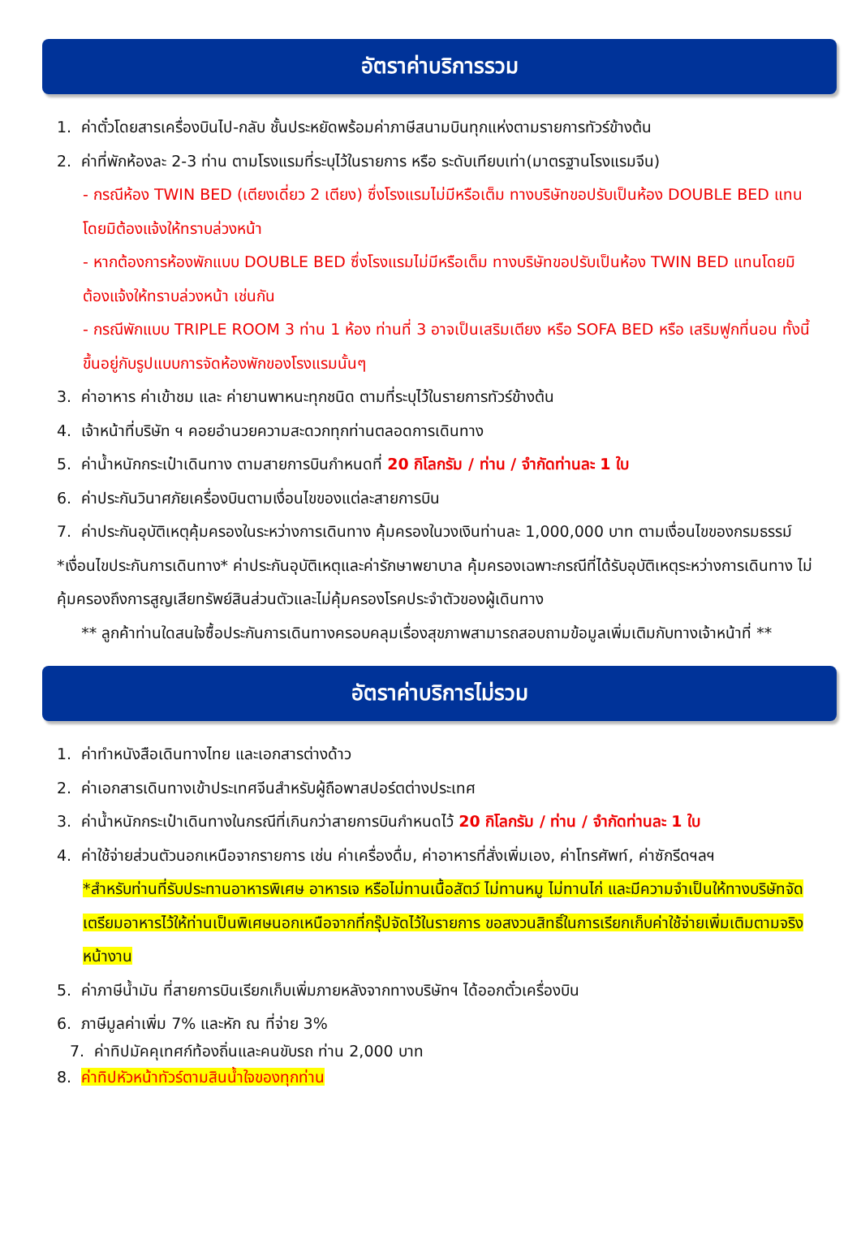อัตราค่าบริการรวม
1. ค่าตั๋วโดยสารเครื่องบินไป-กลับ ชั้นประหยัดพร้อมค่าภาษีสนามบินทุกแห่งตามรายการทัวร์ข้างต้น
2. ค่าที่พักห้องละ 2-3 ท่าน ตามโรงแรมที่ระบุไว้ในรายการ หรือ ระดับเทียบเท่า(มาตรฐานโรงแรมจีน)
- กรณีห้อง TWIN BED (เตียงเดี่ยว 2 เตียง) ซึ่งโรงแรมไม่มีหรือเต็ม ทางบริษัทขอปรับเป็นห้อง DOUBLE BED แทนโดยมิต้องแจ้งให้ทราบล่วงหน้า
- หากต้องการห้องพักแบบ DOUBLE BED ซึ่งโรงแรมไม่มีหรือเต็ม ทางบริษัทขอปรับเป็นห้อง TWIN BED แทนโดยมิต้องแจ้งให้ทราบล่วงหน้า เช่นกัน
- กรณีพักแบบ TRIPLE ROOM 3 ท่าน 1 ห้อง ท่านที่ 3 อาจเป็นเสริมเตียง หรือ SOFA BED หรือ เสริมฟูกที่นอน ทั้งนี้ขึ้นอยู่กับรูปแบบการจัดห้องพักของโรงแรมนั้นๆ
3. ค่าอาหาร ค่าเข้าชม และ ค่ายานพาหนะทุกชนิด ตามที่ระบุไว้ในรายการทัวร์ข้างต้น
4. เจ้าหน้าที่บริษัท ฯ คอยอำนวยความสะดวกทุกท่านตลอดการเดินทาง
5. ค่าน้ำหนักกระเป๋าเดินทาง ตามสายการบินกำหนดที่ 20 กิโลกรัม / ท่าน / จำกัดท่านละ 1 ใบ
6. ค่าประกันวินาศภัยเครื่องบินตามเงื่อนไขของแต่ละสายการบิน
7. ค่าประกันอุบัติเหตุคุ้มครองในระหว่างการเดินทาง คุ้มครองในวงเงินท่านละ 1,000,000 บาท ตามเงื่อนไขของกรมธรรม์
*เงื่อนไขประกันการเดินทาง* ค่าประกันอุบัติเหตุและค่ารักษาพยาบาล คุ้มครองเฉพาะกรณีที่ได้รับอุบัติเหตุระหว่างการเดินทาง ไม่คุ้มครองถึงการสูญเสียทรัพย์สินส่วนตัวและไม่คุ้มครองโรคประจำตัวของผู้เดินทาง
** ลูกค้าท่านใดสนใจซื้อประกันการเดินทางครอบคลุมเรื่องสุขภาพสามารถสอบถามข้อมูลเพิ่มเติมกับทางเจ้าหน้าที่ **
อัตราค่าบริการไม่รวม
1. ค่าทำหนังสือเดินทางไทย และเอกสารต่างด้าว
2. ค่าเอกสารเดินทางเข้าประเทศจีนสำหรับผู้ถือพาสปอร์ตต่างประเทศ
3. ค่าน้ำหนักกระเป๋าเดินทางในกรณีที่เกินกว่าสายการบินกำหนดไว้ 20 กิโลกรัม / ท่าน / จำกัดท่านละ 1 ใบ
4. ค่าใช้จ่ายส่วนตัวนอกเหนือจากรายการ เช่น ค่าเครื่องดื่ม, ค่าอาหารที่สั่งเพิ่มเอง, ค่าโทรศัพท์, ค่าซักรีดฯลฯ
*สำหรับท่านที่รับประทานอาหารพิเศษ อาหารเจ หรือไม่ทานเนื้อสัตว์ ไม่ทานหมู ไม่ทานไก่ และมีความจำเป็นให้ทางบริษัทจัดเตรียมอาหารไว้ให้ท่านเป็นพิเศษนอกเหนือจากที่กรุ๊ปจัดไว้ในรายการ ขอสงวนสิทธิ์ในการเรียกเก็บค่าใช้จ่ายเพิ่มเติมตามจริงหน้างาน
5. ค่าภาษีน้ำมัน ที่สายการบินเรียกเก็บเพิ่มภายหลังจากทางบริษัทฯ ได้ออกตั๋วเครื่องบิน
6. ภาษีมูลค่าเพิ่ม 7% และหัก ณ ที่จ่าย 3%
7. ค่าทิปมัคคุเทศก์ท้องถิ่นและคนขับรถ ท่าน 2,000 บาท
8. ค่าทิปหัวหน้าทัวร์ตามสินน้ำใจของทุกท่าน